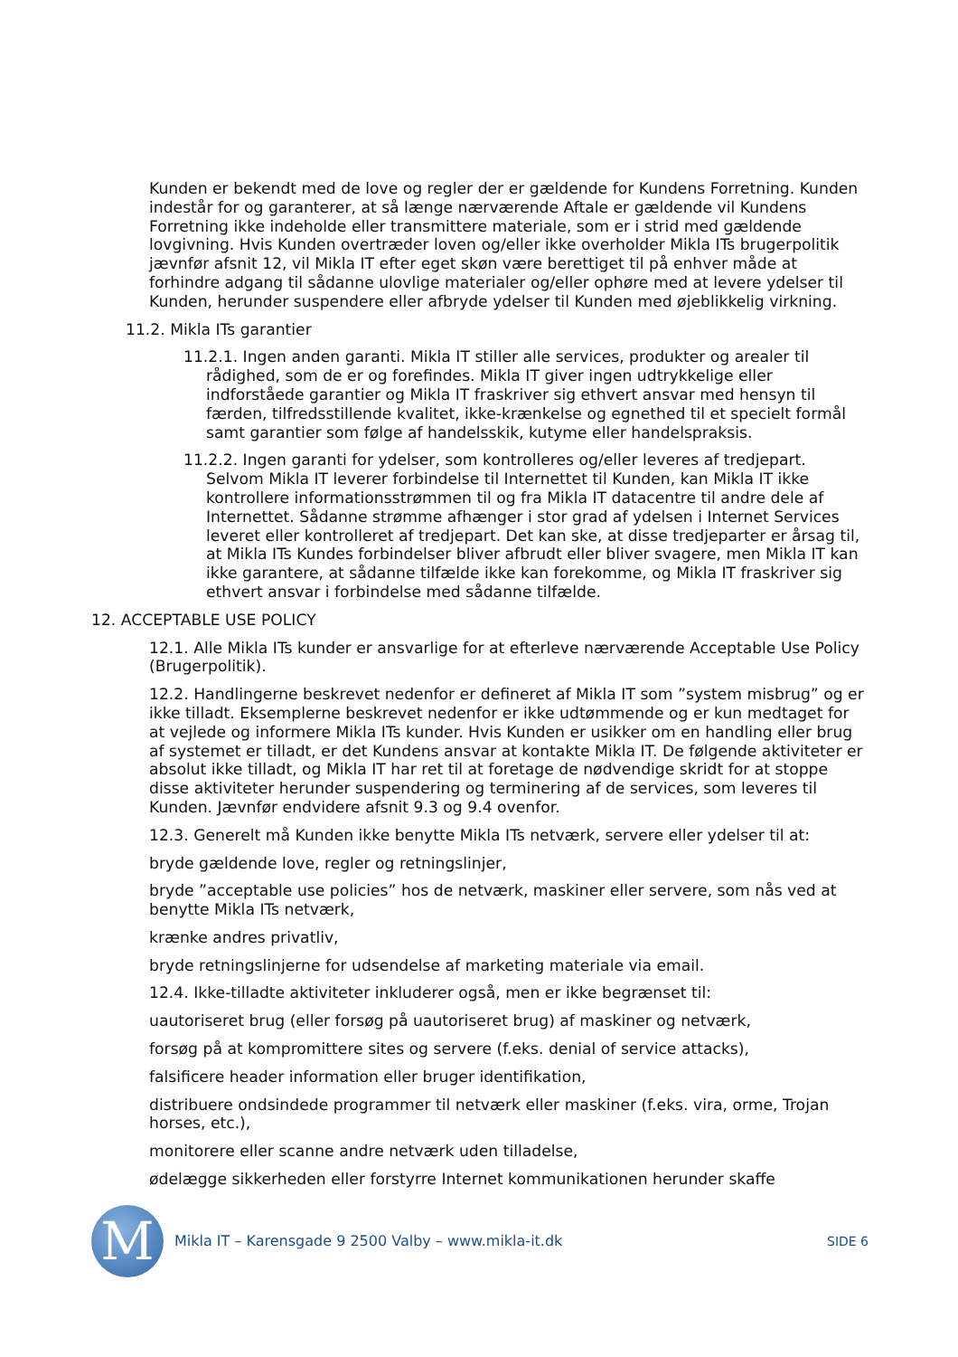Kunden er bekendt med de love og regler der er gældende for Kundens Forretning. Kunden indestår for og garanterer, at så længe nærværende Aftale er gældende vil Kundens Forretning ikke indeholde eller transmittere materiale, som er i strid med gældende lovgivning. Hvis Kunden overtræder loven og/eller ikke overholder Mikla ITs brugerpolitik jævnfør afsnit 12, vil Mikla IT efter eget skøn være berettiget til på enhver måde at forhindre adgang til sådanne ulovlige materialer og/eller ophøre med at levere ydelser til Kunden, herunder suspendere eller afbryde ydelser til Kunden med øjeblikkelig virkning.
11.2. Mikla ITs garantier
11.2.1. Ingen anden garanti. Mikla IT stiller alle services, produkter og arealer til rådighed, som de er og forefindes. Mikla IT giver ingen udtrykkelige eller indforståede garantier og Mikla IT fraskriver sig ethvert ansvar med hensyn til færden, tilfredsstillende kvalitet, ikke-krænkelse og egnethed til et specielt formål samt garantier som følge af handelsskik, kutyme eller handelspraksis.
11.2.2. Ingen garanti for ydelser, som kontrolleres og/eller leveres af tredjepart. Selvom Mikla IT leverer forbindelse til Internettet til Kunden, kan Mikla IT ikke kontrollere informationsstrømmen til og fra Mikla IT datacentre til andre dele af Internettet. Sådanne strømme afhænger i stor grad af ydelsen i Internet Services leveret eller kontrolleret af tredjepart. Det kan ske, at disse tredjeparter er årsag til, at Mikla ITs Kundes forbindelser bliver afbrudt eller bliver svagere, men Mikla IT kan ikke garantere, at sådanne tilfælde ikke kan forekomme, og Mikla IT fraskriver sig ethvert ansvar i forbindelse med sådanne tilfælde.
12. ACCEPTABLE USE POLICY
12.1. Alle Mikla ITs kunder er ansvarlige for at efterleve nærværende Acceptable Use Policy (Brugerpolitik).
12.2. Handlingerne beskrevet nedenfor er defineret af Mikla IT som ”system misbrug” og er ikke tilladt. Eksemplerne beskrevet nedenfor er ikke udtømmende og er kun medtaget for at vejlede og informere Mikla ITs kunder. Hvis Kunden er usikker om en handling eller brug af systemet er tilladt, er det Kundens ansvar at kontakte Mikla IT. De følgende aktiviteter er absolut ikke tilladt, og Mikla IT har ret til at foretage de nødvendige skridt for at stoppe disse aktiviteter herunder suspendering og terminering af de services, som leveres til Kunden. Jævnfør endvidere afsnit 9.3 og 9.4 ovenfor.
12.3. Generelt må Kunden ikke benytte Mikla ITs netværk, servere eller ydelser til at:
bryde gældende love, regler og retningslinjer,
bryde ”acceptable use policies” hos de netværk, maskiner eller servere, som nås ved at benytte Mikla ITs netværk,
krænke andres privatliv,
bryde retningslinjerne for udsendelse af marketing materiale via email.
12.4. Ikke-tilladte aktiviteter inkluderer også, men er ikke begrænset til:
uautoriseret brug (eller forsøg på uautoriseret brug) af maskiner og netværk,
forsøg på at kompromittere sites og servere (f.eks. denial of service attacks),
falsificere header information eller bruger identifikation,
distribuere ondsindede programmer til netværk eller maskiner (f.eks. vira, orme, Trojan horses, etc.),
monitorere eller scanne andre netværk uden tilladelse,
ødelægge sikkerheden eller forstyrre Internet kommunikationen herunder skaffe
M
Mikla IT – Karensgade 9 2500 Valby – www.mikla-it.dk
SIDE 6